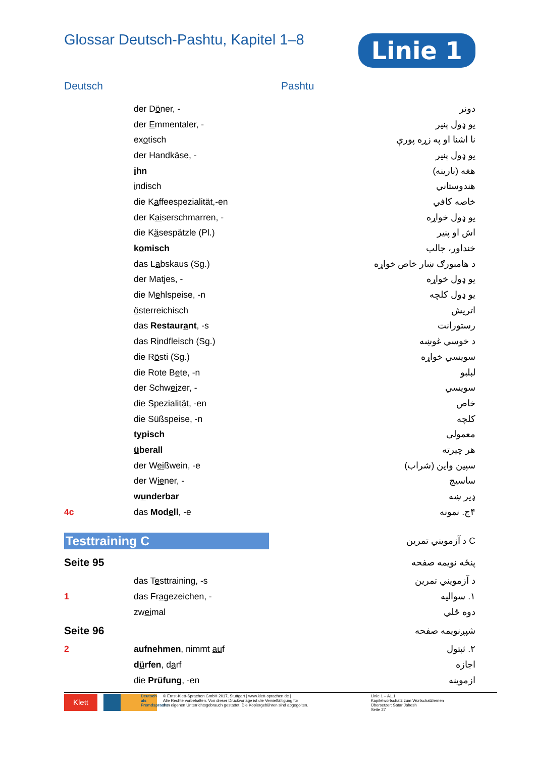Glossar Deutsch-Pashtu, Kapitel 1–8
Linie 1
Deutsch Pashtu
| | der D ö ner, - | دونر |
| | der E mmentaler, - | یو ډول پنیر |
| | ex o tisch | نا اشنا او په زړه پورې |
| | der Handkäse, - | یو ډول پنیر |
| | i hn | هغه (نارینه) |
| | i ndisch | هندوستاني |
| | die K a ffeespezialität,-en | خاصه کافي |
| | der K ai serschmarren, - | یو ډول خواړه |
| | die K ä sespätzle (Pl.) | اش او پنیر |
| | k o misch | خنداور، جالب |
| | das L a bskaus (Sg.) | د هامبورګ ښار خاص خواړه |
| | der Matjes, - | یو ډول خواړه |
| | die M e hlspeise, -n | یو ډول کلچه |
| | ö sterreichisch | اتریش |
| | das Restaur a nt , -s | رستورانت |
| | das R i ndfleisch (Sg.) | د خوسي غوښه |
| | die R ö sti (Sg.) | سويسي خواړه |
| | die Rote B e te, -n | لبلبو |
| | der Schw ei zer, - | سويسي |
| | die Spezialit ä t, -en | خاص |
| | die Süßspeise, -n | کلچه |
| | t y pisch | معمولی |
| | ü berall | هر چیرته |
| | der W ei ßwein, -e | سپین واین (شراب) |
| | der W ie ner, - | ساسیج |
| | w u nderbar | ډیر ښه |
| 4c | das Mod e ll , -e | ۴ج. نمونه |
| Testtraining C | | C د آزمويني تمرين |
| Seite 95 | | پنځه نویمه صفحه |
| | das T e sttraining, -s | د آزمويني تمرين |
| 1 | das Fr a gezeichen, - | ۱. سواليه |
| | zw ei mal | دوه ځلي |
| Seite 96 | | شپږنويمه صفحه |
| 2 | aufnehmen , nimmt au f | ۲. ثبتول |
| | d ü rfen , d a rf | اجازه |
| | die Pr ü fung , -en | ازموینه |
Klett
Deutsch als Fremdsprache
© Ernst-Klett-Sprachen GmbH 2017, Stuttgart | www.klett-sprachen.de |
Alle Rechte vorbehalten. Von dieser Druckvorlage ist die Vervielfältigung für
den eigenen Unterrichtsgebrauch gestattet. Die Kopiergebühren sind abgegolten.
Linie 1 – A1.1
Kapitelwortschatz zum Wortschatzlernen
Übersetzer: Satar Jahesh
Seite 27